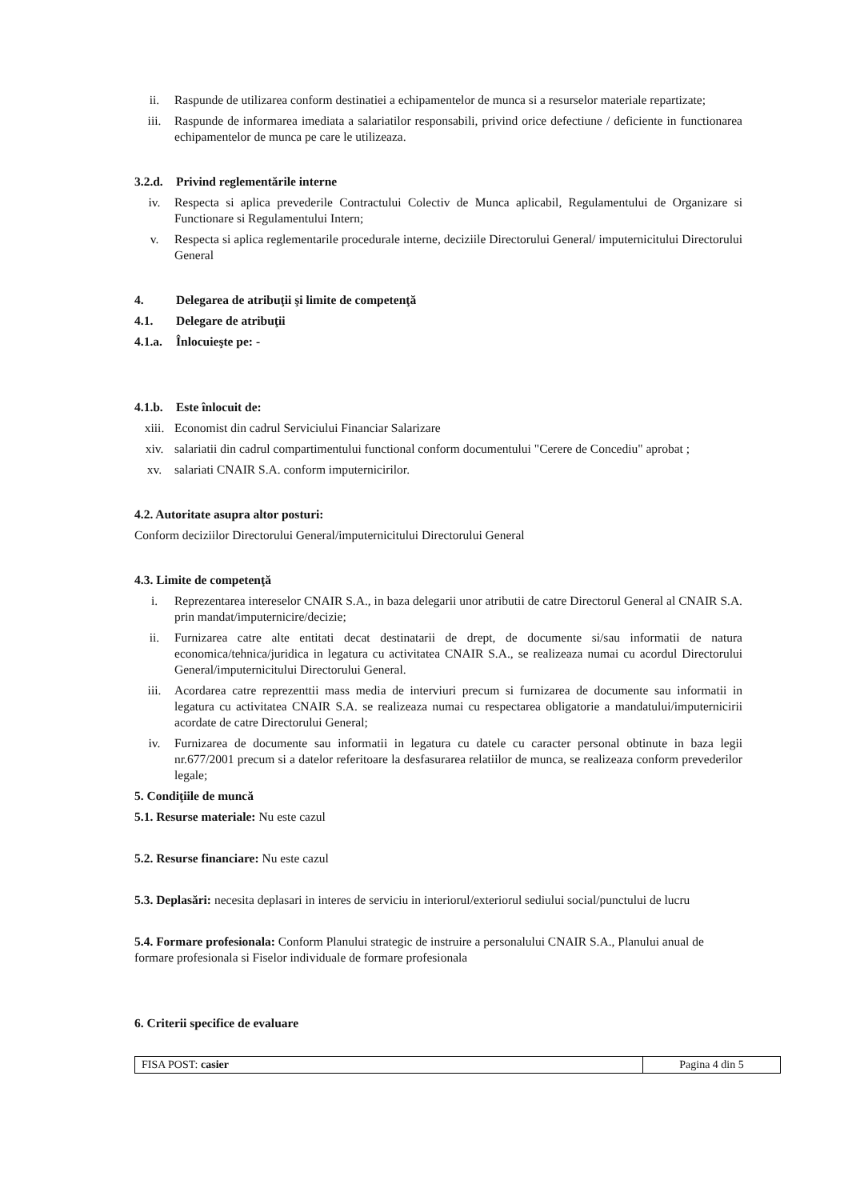ii. Raspunde de utilizarea conform destinatiei a echipamentelor de munca si a resurselor materiale repartizate;
iii. Raspunde de informarea imediata a salariatilor responsabili, privind orice defectiune / deficiente in functionarea echipamentelor de munca pe care le utilizeaza.
3.2.d. Privind reglementările interne
iv. Respecta si aplica prevederile Contractului Colectiv de Munca aplicabil, Regulamentului de Organizare si Functionare si Regulamentului Intern;
v. Respecta si aplica reglementarile procedurale interne, deciziile Directorului General/ imputernicitului Directorului General
4. Delegarea de atribuţii şi limite de competenţă
4.1. Delegare de atribuţii
4.1.a. Înlocuieşte pe: -
4.1.b. Este înlocuit de:
xiii. Economist din cadrul Serviciului Financiar Salarizare
xiv. salariatii din cadrul compartimentului functional conform documentului "Cerere de Concediu" aprobat ;
xv. salariati CNAIR S.A. conform imputernicirilor.
4.2. Autoritate asupra altor posturi:
Conform deciziilor Directorului General/imputernicitului Directorului General
4.3. Limite de competenţă
i. Reprezentarea intereselor CNAIR S.A., in baza delegarii unor atributii de catre Directorul General al CNAIR S.A. prin mandat/imputernicire/decizie;
ii. Furnizarea catre alte entitati decat destinatarii de drept, de documente si/sau informatii de natura economica/tehnica/juridica in legatura cu activitatea CNAIR S.A., se realizeaza numai cu acordul Directorului General/imputernicitului Directorului General.
iii. Acordarea catre reprezenttii mass media de interviuri precum si furnizarea de documente sau informatii in legatura cu activitatea CNAIR S.A. se realizeaza numai cu respectarea obligatorie a mandatului/imputernicirii acordate de catre Directorului General;
iv. Furnizarea de documente sau informatii in legatura cu datele cu caracter personal obtinute in baza legii nr.677/2001 precum si a datelor referitoare la desfasurarea relatiilor de munca, se realizeaza conform prevederilor legale;
5. Condiţiile de muncă
5.1. Resurse materiale: Nu este cazul
5.2. Resurse financiare: Nu este cazul
5.3. Deplasări: necesita deplasari in interes de serviciu in interiorul/exteriorul sediului social/punctului de lucru
5.4. Formare profesionala: Conform Planului strategic de instruire a personalului CNAIR S.A., Planului anual de formare profesionala si Fiselor individuale de formare profesionala
6. Criterii specifice de evaluare
FISA POST: casier Pagina 4 din 5